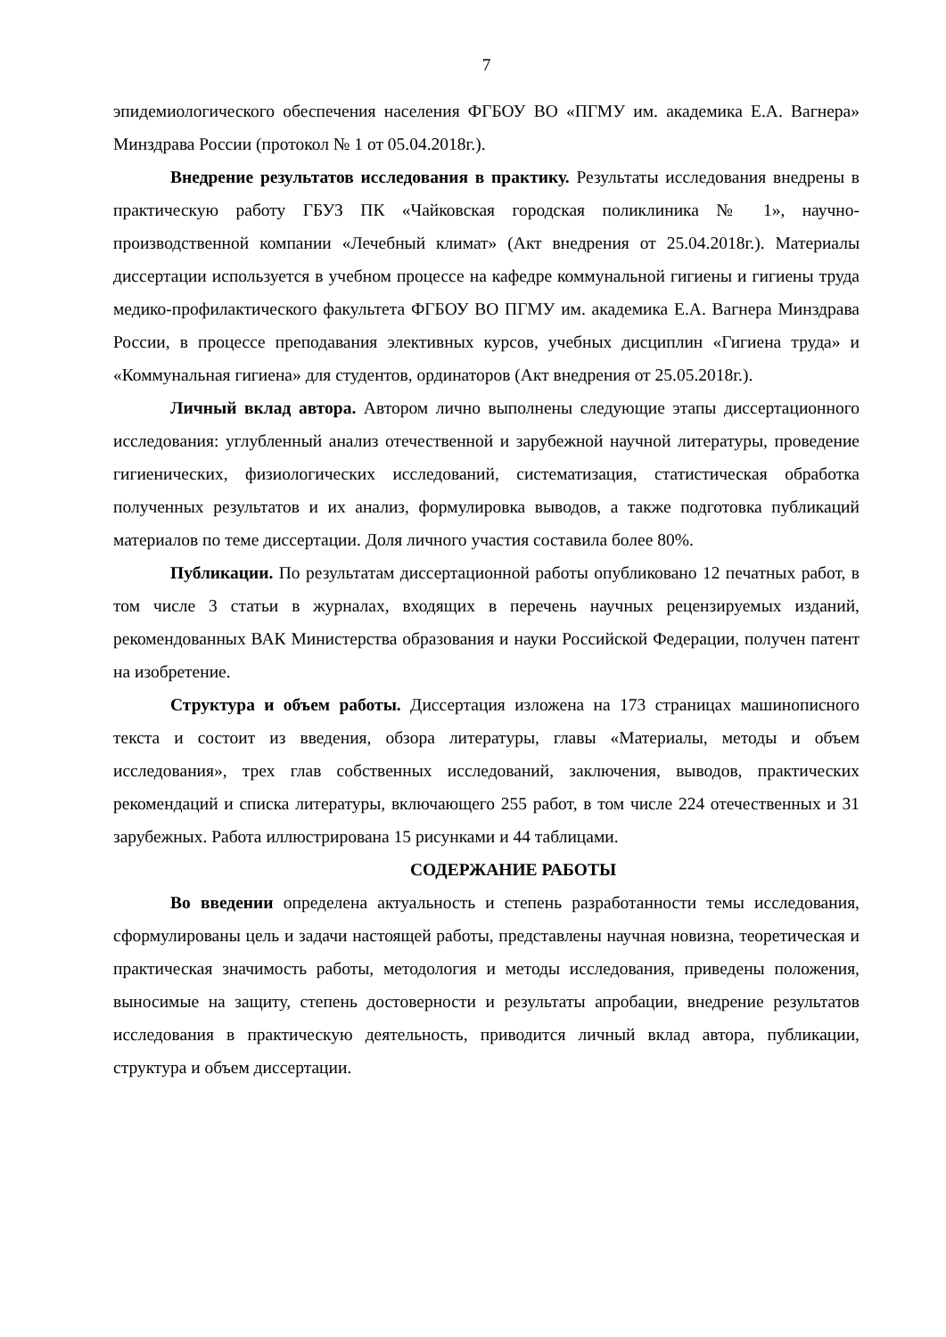7
эпидемиологического обеспечения населения ФГБОУ ВО «ПГМУ им. академика Е.А. Вагнера» Минздрава России (протокол № 1 от 05.04.2018г.).
Внедрение результатов исследования в практику. Результаты исследования внедрены в практическую работу ГБУЗ ПК «Чайковская городская поликлиника № 1», научно-производственной компании «Лечебный климат» (Акт внедрения от 25.04.2018г.). Материалы диссертации используется в учебном процессе на кафедре коммунальной гигиены и гигиены труда медико-профилактического факультета ФГБОУ ВО ПГМУ им. академика Е.А. Вагнера Минздрава России, в процессе преподавания элективных курсов, учебных дисциплин «Гигиена труда» и «Коммунальная гигиена» для студентов, ординаторов (Акт внедрения от 25.05.2018г.).
Личный вклад автора. Автором лично выполнены следующие этапы диссертационного исследования: углубленный анализ отечественной и зарубежной научной литературы, проведение гигиенических, физиологических исследований, систематизация, статистическая обработка полученных результатов и их анализ, формулировка выводов, а также подготовка публикаций материалов по теме диссертации. Доля личного участия составила более 80%.
Публикации. По результатам диссертационной работы опубликовано 12 печатных работ, в том числе 3 статьи в журналах, входящих в перечень научных рецензируемых изданий, рекомендованных ВАК Министерства образования и науки Российской Федерации, получен патент на изобретение.
Структура и объем работы. Диссертация изложена на 173 страницах машинописного текста и состоит из введения, обзора литературы, главы «Материалы, методы и объем исследования», трех глав собственных исследований, заключения, выводов, практических рекомендаций и списка литературы, включающего 255 работ, в том числе 224 отечественных и 31 зарубежных. Работа иллюстрирована 15 рисунками и 44 таблицами.
СОДЕРЖАНИЕ РАБОТЫ
Во введении определена актуальность и степень разработанности темы исследования, сформулированы цель и задачи настоящей работы, представлены научная новизна, теоретическая и практическая значимость работы, методология и методы исследования, приведены положения, выносимые на защиту, степень достоверности и результаты апробации, внедрение результатов исследования в практическую деятельность, приводится личный вклад автора, публикации, структура и объем диссертации.